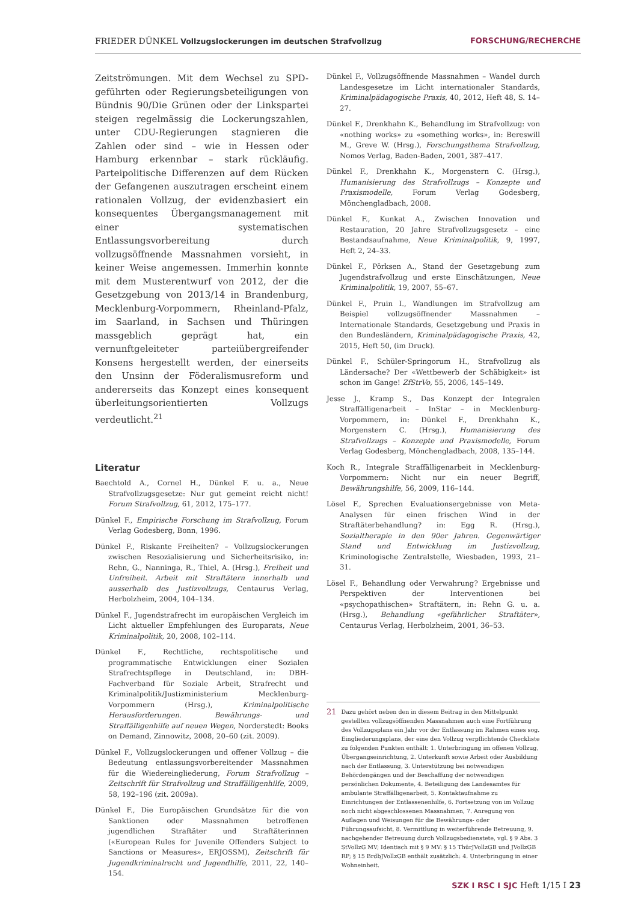FRIEDER DÜNKEL Vollzugslockerungen im deutschen Strafvollzug FORSCHUNG/RECHERCHE
Zeitströmungen. Mit dem Wechsel zu SPD-geführten oder Regierungsbeteiligungen von Bündnis 90/Die Grünen oder der Linkspartei steigen regelmässig die Lockerungszahlen, unter CDU-Regierungen stagnieren die Zahlen oder sind – wie in Hessen oder Hamburg erkennbar – stark rückläufig. Parteipolitische Differenzen auf dem Rücken der Gefangenen auszutragen erscheint einem rationalen Vollzug, der evidenzbasiert ein konsequentes Übergangsmanagement mit einer systematischen Entlassungsvorbereitung durch vollzugsöffnende Massnahmen vorsieht, in keiner Weise angemessen. Immerhin konnte mit dem Musterentwurf von 2012, der die Gesetzgebung von 2013/14 in Brandenburg, Mecklenburg-Vorpommern, Rheinland-Pfalz, im Saarland, in Sachsen und Thüringen massgeblich geprägt hat, ein vernunftgeleiteter parteiübergreifender Konsens hergestellt werden, der einerseits den Unsinn der Föderalismusreform und andererseits das Konzept eines konsequent überleitungsorientierten Vollzugs verdeutlicht.<sup>21</sup>
Literatur
Baechtold A., Cornel H., Dünkel F. u. a., Neue Strafvollzugsgesetze: Nur gut gemeint reicht nicht! Forum Strafvollzug, 61, 2012, 175–177.
Dünkel F., Empirische Forschung im Strafvollzug, Forum Verlag Godesberg, Bonn, 1996.
Dünkel F., Riskante Freiheiten? – Vollzugslockerungen zwischen Resozialisierung und Sicherheitsrisiko, in: Rehn, G., Nanninga, R., Thiel, A. (Hrsg.), Freiheit und Unfreiheit. Arbeit mit Straftätern innerhalb und ausserhalb des Justizvollzugs, Centaurus Verlag, Herbolzheim, 2004, 104–134.
Dünkel F., Jugendstrafrecht im europäischen Vergleich im Licht aktueller Empfehlungen des Europarats, Neue Kriminalpolitik, 20, 2008, 102–114.
Dünkel F., Rechtliche, rechtspolitische und programmatische Entwicklungen einer Sozialen Strafrechtspflege in Deutschland, in: DBH-Fachverband für Soziale Arbeit, Strafrecht und Kriminalpolitik/Justizministerium Mecklenburg-Vorpommern (Hrsg.), Kriminalpolitische Herausforderungen. Bewährungs- und Straffälligenhilfe auf neuen Wegen, Norderstedt: Books on Demand, Zinnowitz, 2008, 20–60 (zit. 2009).
Dünkel F., Vollzugslockerungen und offener Vollzug – die Bedeutung entlassungsvorbereitender Massnahmen für die Wiedereingliederung, Forum Strafvollzug – Zeitschrift für Strafvollzug und Straffälligenhilfe, 2009, 58, 192–196 (zit. 2009a).
Dünkel F., Die Europäischen Grundsätze für die von Sanktionen oder Massnahmen betroffenen jugendlichen Straftäter und Straftäterinnen («European Rules for Juvenile Offenders Subject to Sanctions or Measures», ERJOSSM), Zeitschrift für Jugendkriminalrecht und Jugendhilfe, 2011, 22, 140–154.
Dünkel F., Vollzugsöffnende Massnahmen – Wandel durch Landesgesetze im Licht internationaler Standards, Kriminalpädagogische Praxis, 40, 2012, Heft 48, S. 14–27.
Dünkel F., Drenkhahn K., Behandlung im Strafvollzug: von «nothing works» zu «something works», in: Bereswill M., Greve W. (Hrsg.), Forschungsthema Strafvollzug, Nomos Verlag, Baden-Baden, 2001, 387–417.
Dünkel F., Drenkhahn K., Morgenstern C. (Hrsg.), Humanisierung des Strafvollzugs – Konzepte und Praxismodelle, Forum Verlag Godesberg, Mönchengladbach, 2008.
Dünkel F., Kunkat A., Zwischen Innovation und Restauration, 20 Jahre Strafvollzugsgesetz – eine Bestandsaufnahme, Neue Kriminalpolitik, 9, 1997, Heft 2, 24–33.
Dünkel F., Pörksen A., Stand der Gesetzgebung zum Jugendstrafvollzug und erste Einschätzungen, Neue Kriminalpolitik, 19, 2007, 55–67.
Dünkel F., Pruin I., Wandlungen im Strafvollzug am Beispiel vollzugsöffnender Massnahmen – Internationale Standards, Gesetzgebung und Praxis in den Bundesländern, Kriminalpädagogische Praxis, 42, 2015, Heft 50, (im Druck).
Dünkel F., Schüler-Springorum H., Strafvollzug als Ländersache? Der «Wettbewerb der Schäbigkeit» ist schon im Gange! ZfStrVo, 55, 2006, 145–149.
Jesse J., Kramp S., Das Konzept der Integralen Straffälligenarbeit – InStar – in Mecklenburg-Vorpommern, in: Dünkel F., Drenkhahn K., Morgenstern C. (Hrsg.), Humanisierung des Strafvollzugs – Konzepte und Praxismodelle, Forum Verlag Godesberg, Mönchengladbach, 2008, 135–144.
Koch R., Integrale Straffälligenarbeit in Mecklenburg-Vorpommern: Nicht nur ein neuer Begriff, Bewährungshilfe, 56, 2009, 116–144.
Lösel F., Sprechen Evaluationsergebnisse von Meta-Analysen für einen frischen Wind in der Straftäterbehandlung? in: Egg R. (Hrsg.), Sozialtherapie in den 90er Jahren. Gegenwärtiger Stand und Entwicklung im Justizvollzug, Kriminologische Zentralstelle, Wiesbaden, 1993, 21–31.
Lösel F., Behandlung oder Verwahrung? Ergebnisse und Perspektiven der Interventionen bei «psychopathischen» Straftätern, in: Rehn G. u. a. (Hrsg.), Behandlung «gefährlicher Straftäter», Centaurus Verlag, Herbolzheim, 2001, 36–53.
21 Dazu gehört neben den in diesem Beitrag in den Mittelpunkt gestellten vollzugsöffnenden Massnahmen auch eine Fortführung des Vollzugsplans ein Jahr vor der Entlassung im Rahmen eines sog. Eingliederungsplans, der eine den Vollzug verpflichtende Checkliste zu folgenden Punkten enthält: 1. Unterbringung im offenen Vollzug, Übergangseinrichtung, 2. Unterkunft sowie Arbeit oder Ausbildung nach der Entlassung, 3. Unterstützung bei notwendigen Behördengängen und der Beschaffung der notwendigen persönlichen Dokumente, 4. Beteiligung des Landesamtes für ambulante Straffälligenarbeit, 5. Kontaktaufnahme zu Einrichtungen der Entlassenenhilfe, 6. Fortsetzung von im Vollzug noch nicht abgeschlossenen Massnahmen, 7. Anregung von Auflagen und Weisungen für die Bewährungs- oder Führungsaufsicht, 8. Vermittlung in weiterführende Betreuung, 9. nachgehender Betreuung durch Vollzugsbedienstete, vgl. § 9 Abs. 3 StVollzG MV; Identisch mit § 9 MV: § 15 ThürJVollzGB und JVollzGB RP; § 15 BrdbJVollzGB enthält zusätzlich: 4. Unterbringung in einer Wohneinheit.
SZK I RSC I SJC Heft 1/15 I 23